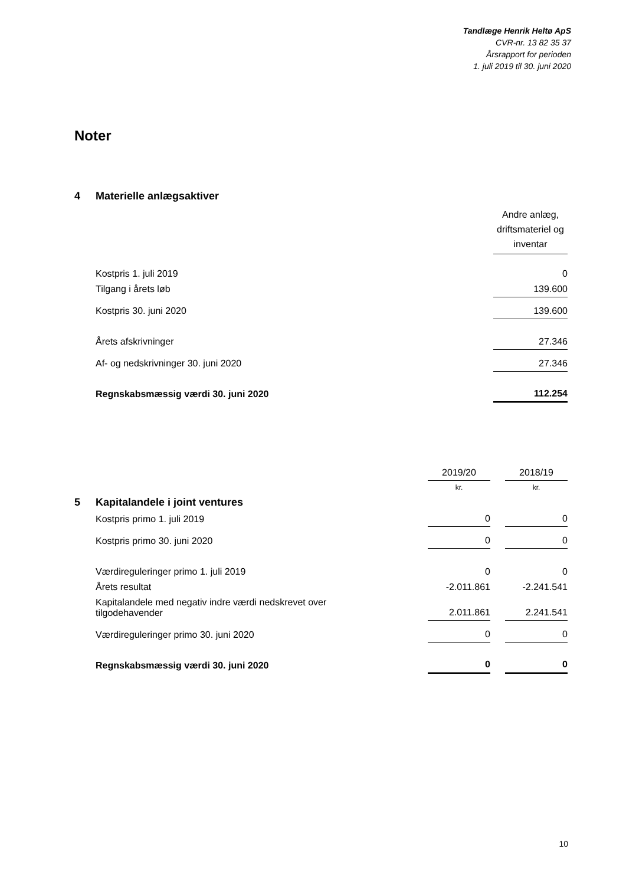Tandlæge Henrik Heltø ApS
CVR-nr. 13 82 35 37
Årsrapport for perioden
1. juli 2019 til 30. juni 2020
Noter
| 4 | Materielle anlægsaktiver | |
| | | Andre anlæg, driftsmateriel og inventar |
| | Kostpris 1. juli 2019 | 0 |
| | Tilgang i årets løb | 139.600 |
| | Kostpris 30. juni 2020 | 139.600 |
| | Årets afskrivninger | 27.346 |
| | Af- og nedskrivninger 30. juni 2020 | 27.346 |
| | Regnskabsmæssig værdi 30. juni 2020 | 112.254 |
| | | 2019/20 | | 2018/19 |
| | | kr. | | kr. |
| 5 | Kapitalandele i joint ventures | | | |
| | Kostpris primo 1. juli 2019 | 0 | | 0 |
| | Kostpris primo 30. juni 2020 | 0 | | 0 |
| | Værdireguleringer primo 1. juli 2019 | 0 | | 0 |
| | Årets resultat | -2.011.861 | | -2.241.541 |
| | Kapitalandele med negativ indre værdi nedskrevet over tilgodehavender | 2.011.861 | | 2.241.541 |
| | Værdireguleringer primo 30. juni 2020 | 0 | | 0 |
| | Regnskabsmæssig værdi 30. juni 2020 | 0 | | 0 |
10